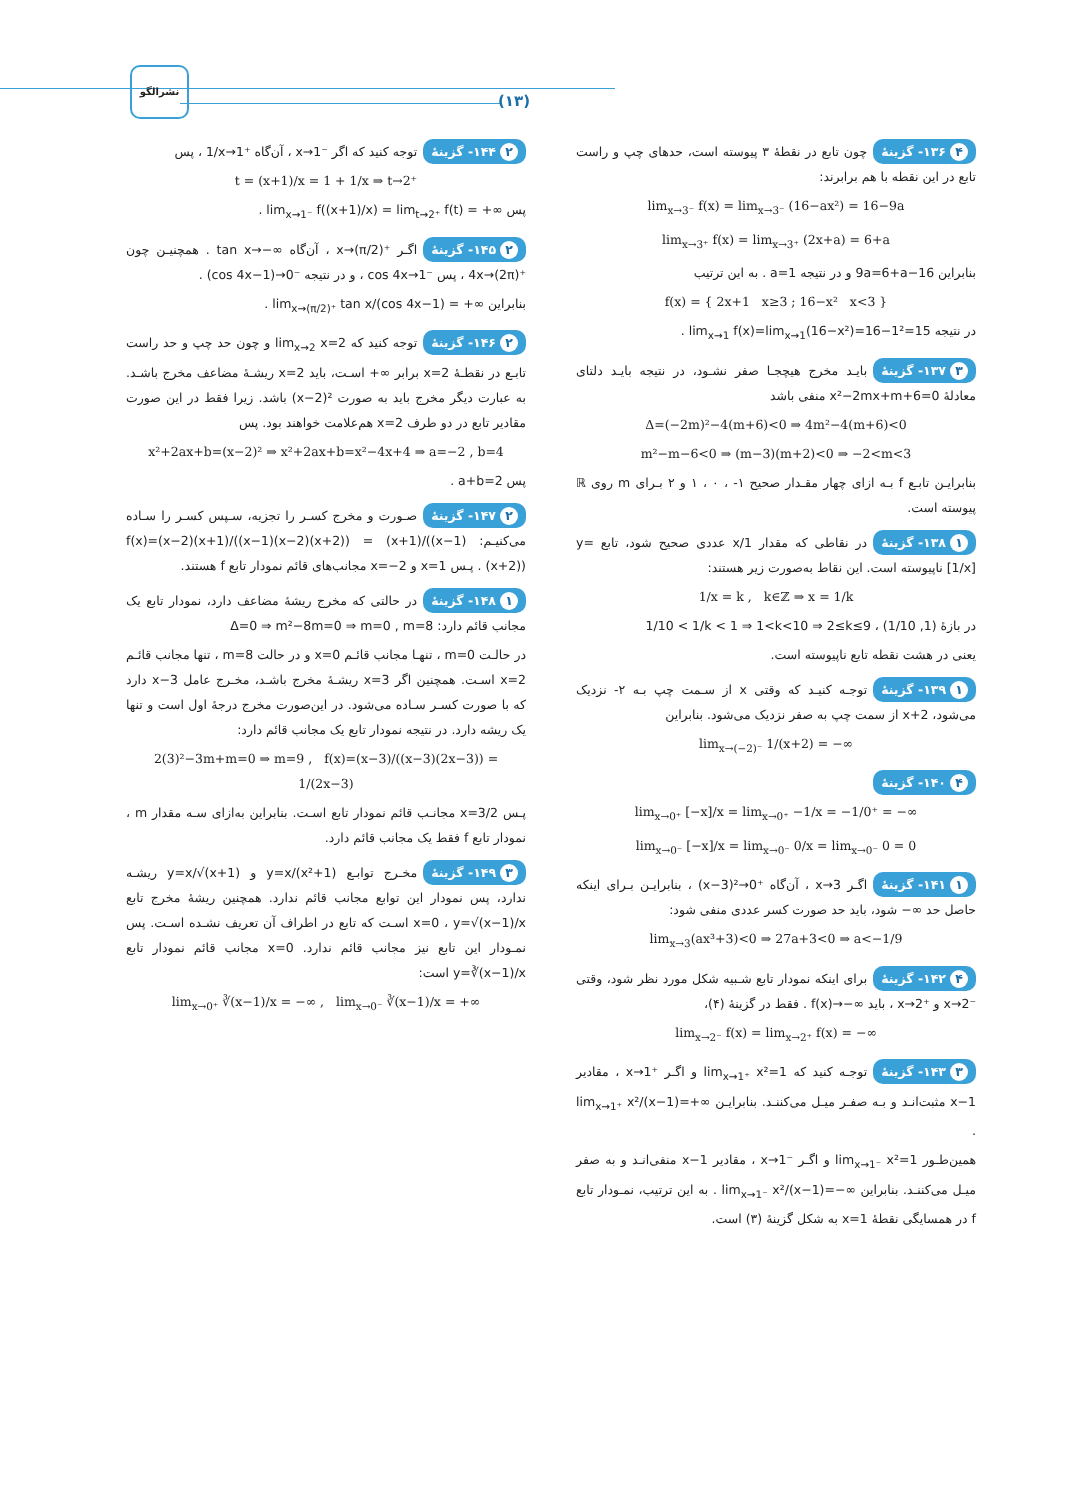نشرالگو
(۱۳)
۴ ۱۳۶- گزینهٔ چون تابع در نقطهٔ ۳ پیوسته است، حدهای چپ و راست تابع در این نقطه با هم برابرند:
lim<sub>x→3⁻</sub> f(x) = lim<sub>x→3⁻</sub> (16−ax²) = 16−9a
lim<sub>x→3⁺</sub> f(x) = lim<sub>x→3⁺</sub> (2x+a) = 6+a
بنابراین 16−9a=6+a و در نتیجه a=1 . به این ترتیب
f(x) = { 2x+1 x≥3 ; 16−x² x<3 }
در نتیجه lim<sub>x→1</sub> f(x)=lim<sub>x→1</sub>(16−x²)=16−1²=15 .
۳ ۱۳۷- گزینهٔ بایـد مخرج هیچجـا صفر نشـود، در نتیجه بایـد دلتای معادلهٔ x²−2mx+m+6=0 منفی باشد
Δ=(−2m)²−4(m+6)<0 ⇒ 4m²−4(m+6)<0
m²−m−6<0 ⇒ (m−3)(m+2)<0 ⇒ −2<m<3
بنابرایـن تابـع f بـه ازای چهار مقـدار صحیح ۱- ، ۰ ، ۱ و ۲ بـرای m روی ℝ پیوسته است.
۱ ۱۳۸- گزینهٔ در نقاطی که مقدار 1/x عددی صحیح شود، تابع y=[1/x] ناپیوسته است. این نقاط به‌صورت زیر هستند:
1/x = k , k∈ℤ ⇒ x = 1/k
در بازهٔ (1/10 ,1) ، 1/10 < 1/k < 1 ⇒ 1<k<10 ⇒ 2≤k≤9
یعنی در هشت نقطه تابع ناپیوسته است.
۱ ۱۳۹- گزینهٔ توجـه کنیـد که وقتی x از سـمت چپ بـه ۲- نزدیک می‌شود، x+2 از سمت چپ به صفر نزدیک می‌شود. بنابراین
lim<sub>x→(−2)⁻</sub> 1/(x+2) = −∞
۴ ۱۴۰- گزینهٔ
lim<sub>x→0⁺</sub> [−x]/x = lim<sub>x→0⁺</sub> −1/x = −1/0⁺ = −∞
lim<sub>x→0⁻</sub> [−x]/x = lim<sub>x→0⁻</sub> 0/x = lim<sub>x→0⁻</sub> 0 = 0
۱ ۱۴۱- گزینهٔ اگـر x→3 ، آن‌گاه (x−3)²→0⁺ ، بنابرایـن بـرای اینکه حاصل حد ∞− شود، باید حد صورت کسر عددی منفی شود:
lim<sub>x→3</sub>(ax³+3)<0 ⇒ 27a+3<0 ⇒ a<−1/9
۴ ۱۴۲- گزینهٔ برای اینکه نمودار تابع شـبیه شکل مورد نظر شود، وقتی x→2⁻ و x→2⁺ ، باید f(x)→−∞ . فقط در گزینهٔ (۴)،
lim<sub>x→2⁻</sub> f(x) = lim<sub>x→2⁺</sub> f(x) = −∞
۳ ۱۴۳- گزینهٔ توجـه کنید که lim<sub>x→1⁺</sub> x²=1 و اگـر x→1⁺ ، مقادیر x−1 مثبت‌انـد و بـه صفـر میـل می‌کننـد. بنابرایـن lim<sub>x→1⁺</sub> x²/(x−1)=+∞ .
همین‌طـور lim<sub>x→1⁻</sub> x²=1 و اگـر x→1⁻ ، مقادیر x−1 منفی‌انـد و به صفر میـل می‌کننـد. بنابراین lim<sub>x→1⁻</sub> x²/(x−1)=−∞ . به این ترتیب، نمـودار تابع f در همسایگی نقطهٔ x=1 به شکل گزینهٔ (۳) است.
۲ ۱۴۴- گزینهٔ توجه کنید که اگر x→1⁻ ، آن‌گاه 1/x→1⁺ ، پس
t = (x+1)/x = 1 + 1/x ⇒ t→2⁺
پس lim<sub>x→1⁻</sub> f((x+1)/x) = lim<sub>t→2⁺</sub> f(t) = +∞ .
۲ ۱۴۵- گزینهٔ اگـر x→(π/2)⁺ ، آن‌گاه tan x→−∞ . همچنیـن چون 4x→(2π)⁺ ، پس cos 4x→1⁻ ، و در نتیجه (cos 4x−1)→0⁻ .
بنابراین lim<sub>x→(π/2)⁺</sub> tan x/(cos 4x−1) = +∞ .
۲ ۱۴۶- گزینهٔ توجه کنید که lim<sub>x→2</sub> x=2 و چون حد چپ و حد راست تابـع در نقطـهٔ x=2 برابر ∞+ اسـت، باید x=2 ریشـهٔ مضاعف مخرج باشـد. به عبارت دیگر مخرج باید به صورت (x−2)² باشد. زیرا فقط در این صورت مقادیر تابع در دو طرف x=2 هم‌علامت خواهند بود. پس
x²+2ax+b=(x−2)² ⇒ x²+2ax+b=x²−4x+4 ⇒ a=−2 , b=4
پس a+b=2 .
۲ ۱۴۷- گزینهٔ صـورت و مخرج کسـر را تجزیه، سـپس کسـر را سـاده می‌کنیـم: f(x)=(x−2)(x+1)/((x−1)(x−2)(x+2)) = (x+1)/((x−1)(x+2)) . پـس x=1 و x=−2 مجانب‌های قائم نمودار تابع f هستند.
۱ ۱۴۸- گزینهٔ در حالتی که مخرج ریشهٔ مضاعف دارد، نمودار تابع یک مجانب قائم دارد: Δ=0 ⇒ m²−8m=0 ⇒ m=0 , m=8
در حالـت m=0 ، تنهـا مجانب قائـم x=0 و در حالت m=8 ، تنها مجانب قائـم x=2 اسـت. همچنین اگر x=3 ریشـهٔ مخرج باشـد، مخـرج عامل x−3 دارد که با صورت کسـر سـاده می‌شود. در این‌صورت مخرج درجهٔ اول است و تنها یک ریشه دارد. در نتیجه نمودار تابع یک مجانب قائم دارد:
2(3)²−3m+m=0 ⇒ m=9 , f(x)=(x−3)/((x−3)(2x−3)) = 1/(2x−3)
پـس x=3/2 مجانـب قائم نمودار تابع اسـت. بنابراین به‌ازای سـه مقدار m ، نمودار تابع f فقط یک مجانب قائم دارد.
۳ ۱۴۹- گزینهٔ مخـرج توابـع y=x/(x²+1) و y=x/√(x+1) ریشـه ندارد، پس نمودار این توابع مجانب قائم ندارد. همچنین ریشهٔ مخرج تابع y=√(x−1)/x ، x=0 اسـت که تابع در اطراف آن تعریف نشـده اسـت. پس نمـودار این تابع نیز مجانب قائم ندارد. x=0 مجانب قائم نمودار تابع y=∛(x−1)/x است:
lim<sub>x→0⁺</sub> ∛(x−1)/x = −∞ , lim<sub>x→0⁻</sub> ∛(x−1)/x = +∞